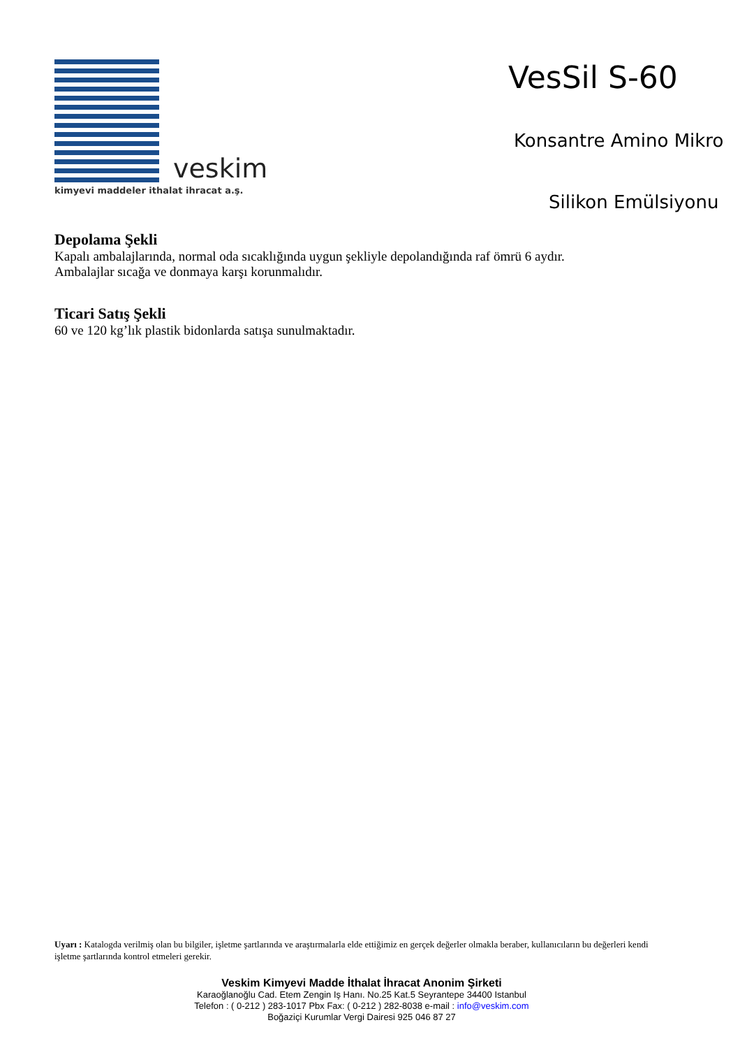veskim
kimyevi maddeler ithalat ihracat a.ş.
VesSil S-60
Konsantre Amino Mikro
Silikon Emülsiyonu
Depolama Şekli
Kapalı ambalajlarında, normal oda sıcaklığında uygun şekliyle depolandığında raf ömrü 6 aydır.
Ambalajlar sıcağa ve donmaya karşı korunmalıdır.
Ticari Satış Şekli
60 ve 120 kg’lık plastik bidonlarda satışa sunulmaktadır.
Uyarı : Katalogda verilmiş olan bu bilgiler, işletme şartlarında ve araştırmalarla elde ettiğimiz en gerçek değerler olmakla beraber, kullanıcıların bu değerleri kendi işletme şartlarında kontrol etmeleri gerekir.
Veskim Kimyevi Madde İthalat İhracat Anonim Şirketi
Karaoğlanoğlu Cad. Etem Zengin Iş Hanı. No.25 Kat.5 Seyrantepe 34400 Istanbul
Telefon : ( 0-212 ) 283-1017 Pbx Fax: ( 0-212 ) 282-8038 e-mail : info@veskim.com
Boğaziçi Kurumlar Vergi Dairesi 925 046 87 27